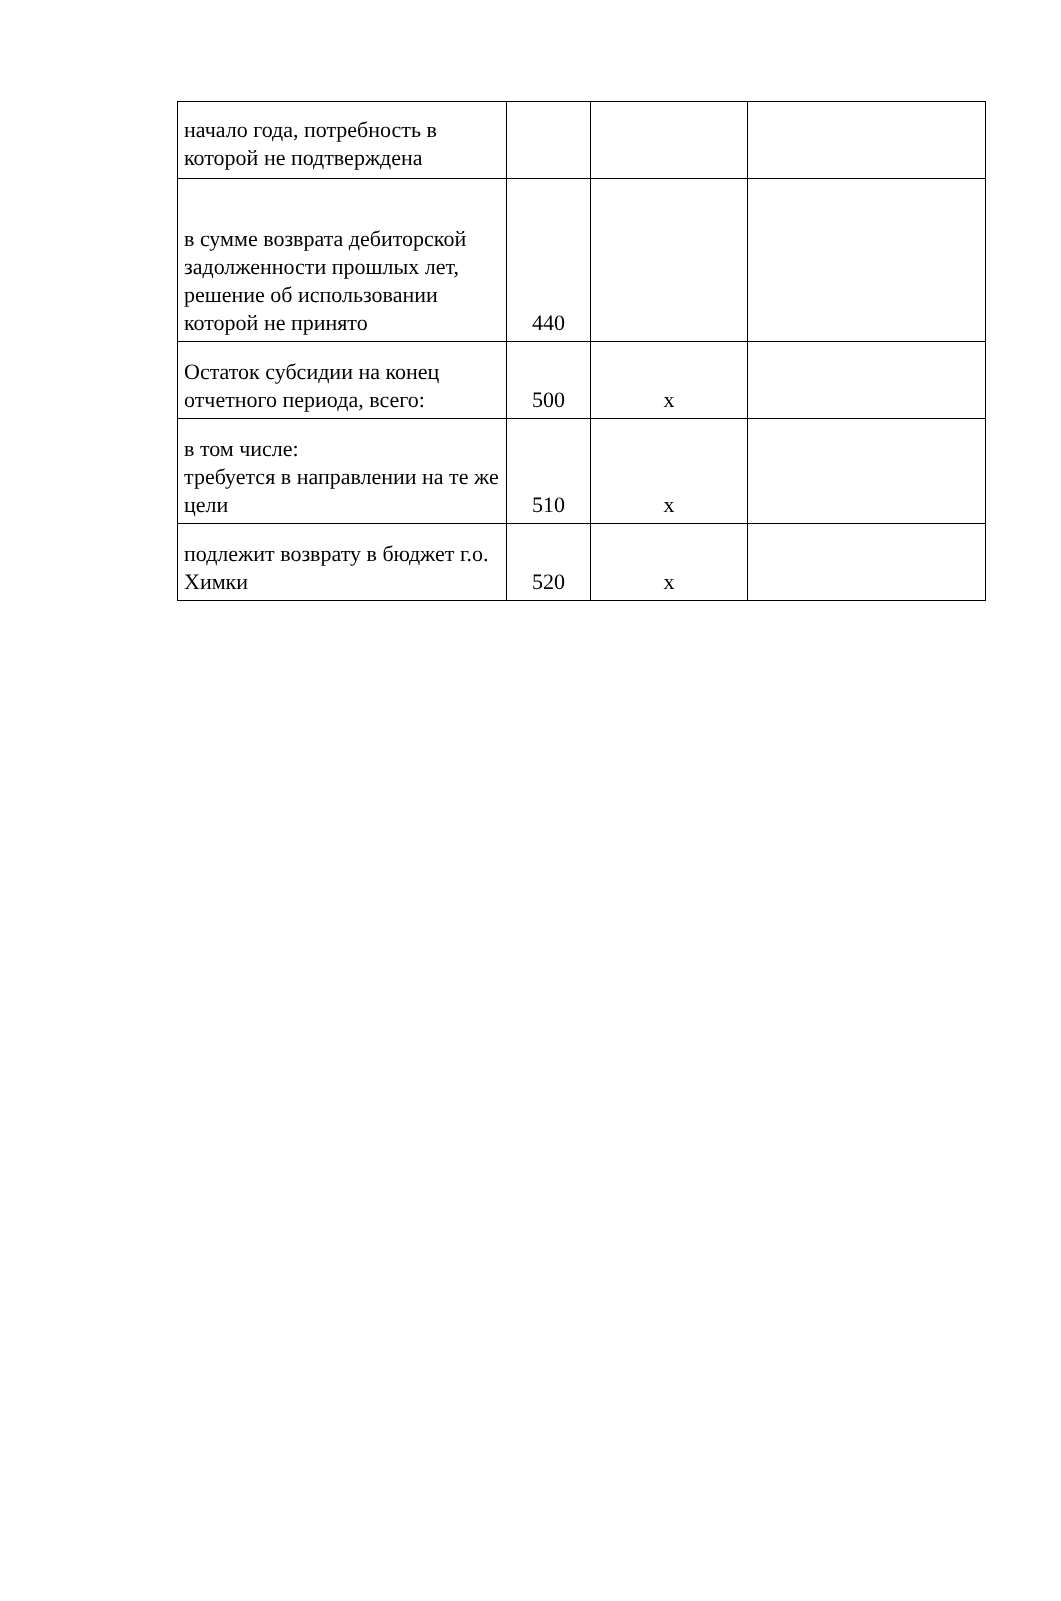| начало года, потребность в которой не подтверждена | | | |
| в сумме возврата дебиторской задолженности прошлых лет, решение об использовании которой не принято | 440 | | |
| Остаток субсидии на конец отчетного периода, всего: | 500 | x | |
| в том числе: требуется в направлении на те же цели | 510 | x | |
| подлежит возврату в бюджет г.о. Химки | 520 | x | |